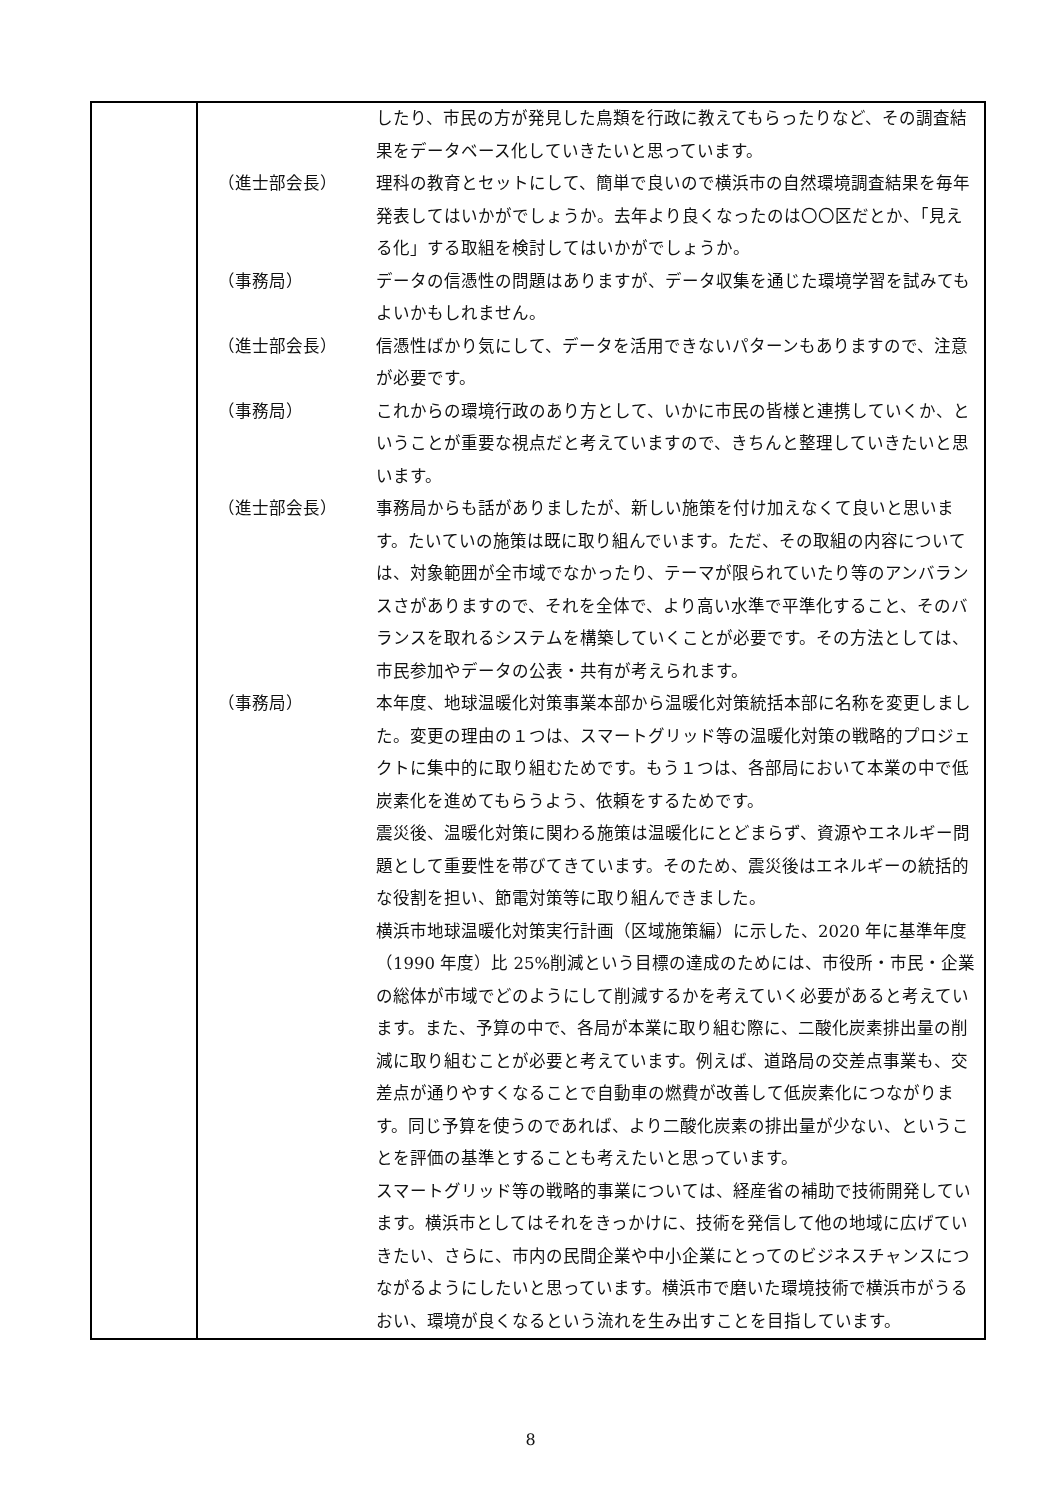| | / / したり、市民の方が発見した鳥類を行政に教えてもらったりなど、その調査結果をデータベース化していきたいと思っています。 / / （進士部会長） / 理科の教育とセットにして、簡単で良いので横浜市の自然環境調査結果を毎年発表してはいかがでしょうか。去年より良くなったのは〇〇区だとか、「見える化」する取組を検討してはいかがでしょうか。 / / （事務局） / データの信憑性の問題はありますが、データ収集を通じた環境学習を試みてもよいかもしれません。 / / （進士部会長） / 信憑性ばかり気にして、データを活用できないパターンもありますので、注意が必要です。 / / （事務局） / これからの環境行政のあり方として、いかに市民の皆様と連携していくか、ということが重要な視点だと考えていますので、きちんと整理していきたいと思います。 / / （進士部会長） / 事務局からも話がありましたが、新しい施策を付け加えなくて良いと思います。たいていの施策は既に取り組んでいます。ただ、その取組の内容については、対象範囲が全市域でなかったり、テーマが限られていたり等のアンバランスさがありますので、それを全体で、より高い水準で平準化すること、そのバランスを取れるシステムを構築していくことが必要です。その方法としては、市民参加やデータの公表・共有が考えられます。 / / （事務局） / 本年度、地球温暖化対策事業本部から温暖化対策統括本部に名称を変更しました。変更の理由の１つは、スマートグリッド等の温暖化対策の戦略的プロジェクトに集中的に取り組むためです。もう１つは、各部局において本業の中で低炭素化を進めてもらうよう、依頼をするためです。 震災後、温暖化対策に関わる施策は温暖化にとどまらず、資源やエネルギー問題として重要性を帯びてきています。そのため、震災後はエネルギーの統括的な役割を担い、節電対策等に取り組んできました。 横浜市地球温暖化対策実行計画（区域施策編）に示した、2020 年に基準年度（1990 年度）比 25%削減という目標の達成のためには、市役所・市民・企業の総体が市域でどのようにして削減するかを考えていく必要があると考えています。また、予算の中で、各局が本業に取り組む際に、二酸化炭素排出量の削減に取り組むことが必要と考えています。例えば、道路局の交差点事業も、交差点が通りやすくなることで自動車の燃費が改善して低炭素化につながります。同じ予算を使うのであれば、より二酸化炭素の排出量が少ない、ということを評価の基準とすることも考えたいと思っています。 スマートグリッド等の戦略的事業については、経産省の補助で技術開発しています。横浜市としてはそれをきっかけに、技術を発信して他の地域に広げていきたい、さらに、市内の民間企業や中小企業にとってのビジネスチャンスにつながるようにしたいと思っています。横浜市で磨いた環境技術で横浜市がうるおい、環境が良くなるという流れを生み出すことを目指しています。 / |
8